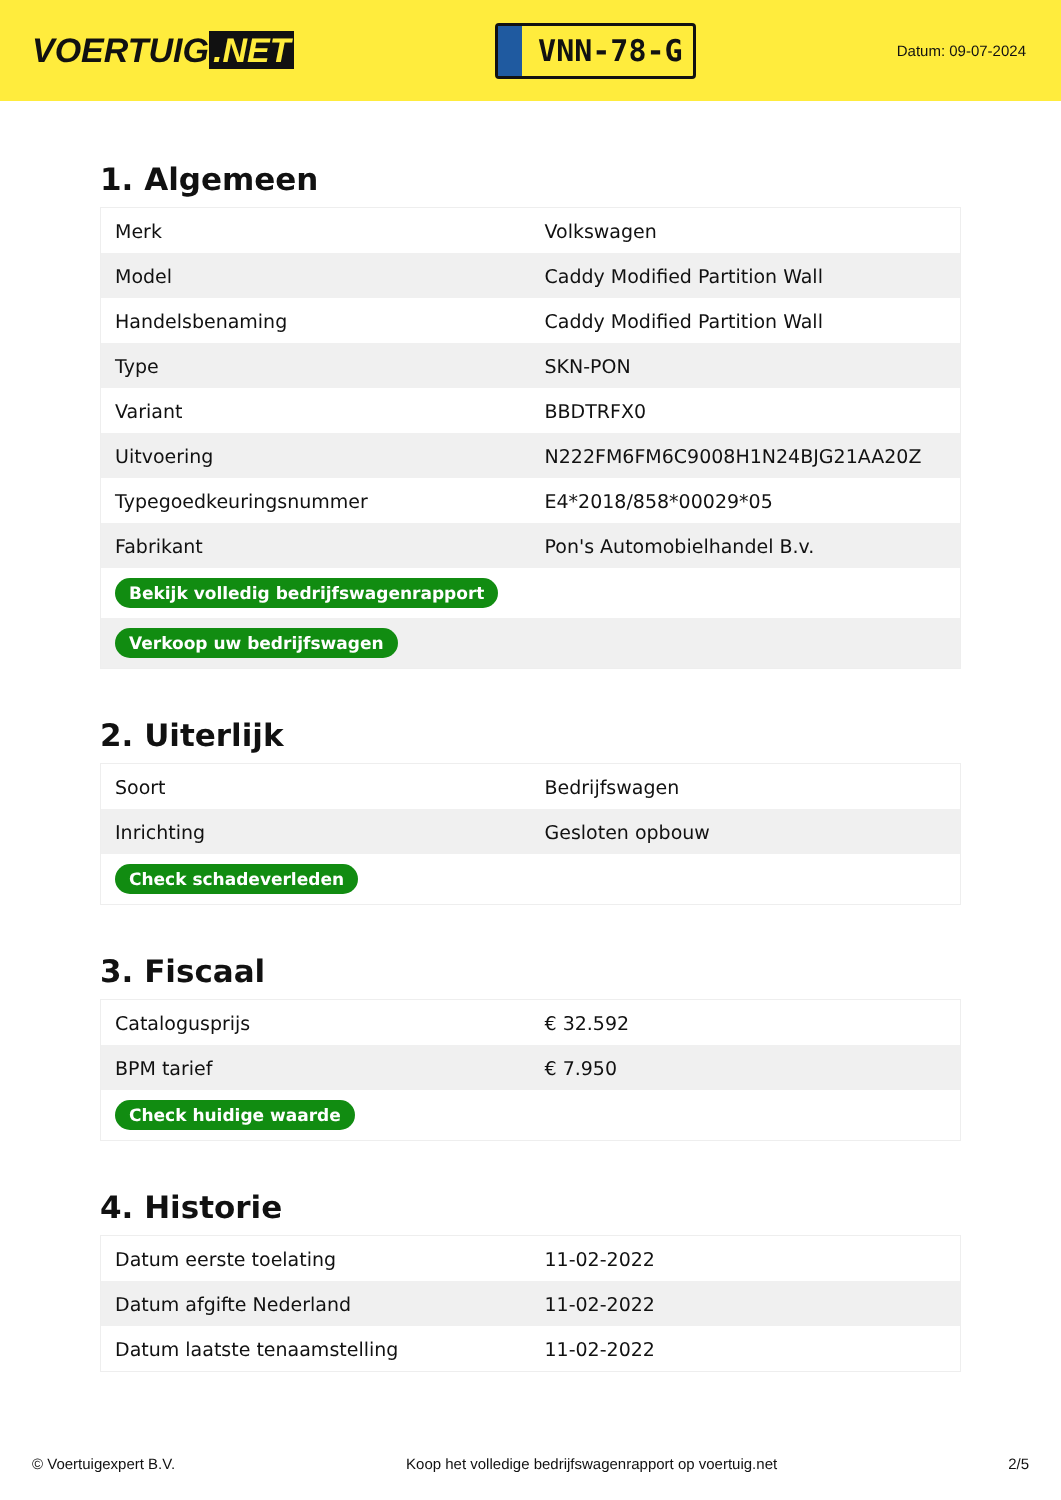VOERTUIG.NET
VNN-78-G
Datum: 09-07-2024
1. Algemeen
| Merk | Volkswagen |
| Model | Caddy Modified Partition Wall |
| Handelsbenaming | Caddy Modified Partition Wall |
| Type | SKN-PON |
| Variant | BBDTRFX0 |
| Uitvoering | N222FM6FM6C9008H1N24BJG21AA20Z |
| Typegoedkeuringsnummer | E4*2018/858*00029*05 |
| Fabrikant | Pon's Automobielhandel B.v. |
| Bekijk volledig bedrijfswagenrapport | |
| Verkoop uw bedrijfswagen | |
2. Uiterlijk
| Soort | Bedrijfswagen |
| Inrichting | Gesloten opbouw |
| Check schadeverleden | |
3. Fiscaal
| Catalogusprijs | € 32.592 |
| BPM tarief | € 7.950 |
| Check huidige waarde | |
4. Historie
| Datum eerste toelating | 11-02-2022 |
| Datum afgifte Nederland | 11-02-2022 |
| Datum laatste tenaamstelling | 11-02-2022 |
© Voertuigexpert B.V. Koop het volledige bedrijfswagenrapport op voertuig.net 2/5